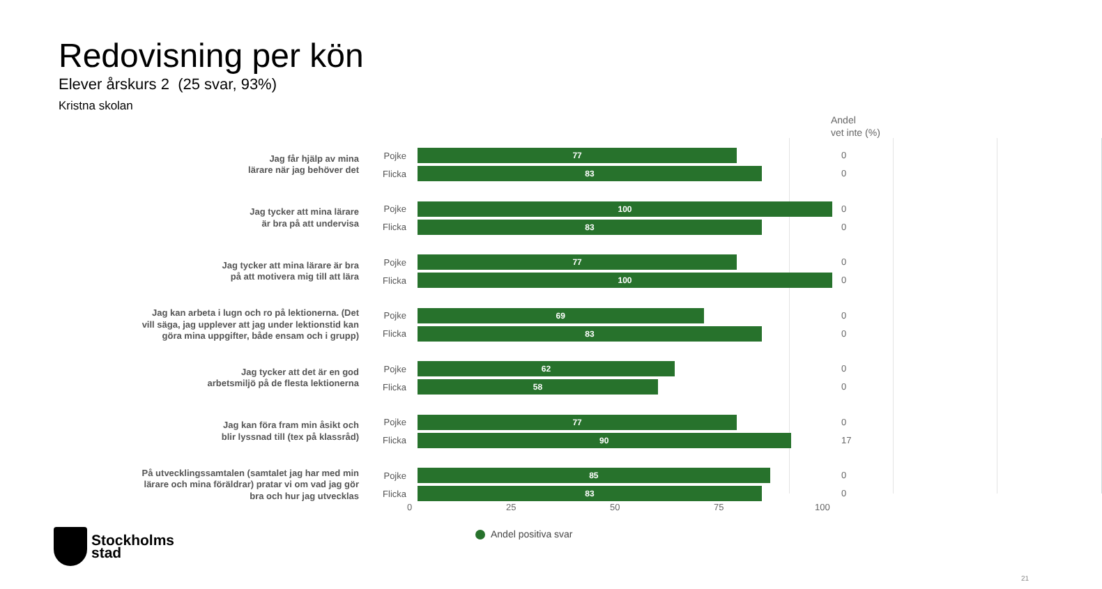Redovisning per kön
Elever årskurs 2 (25 svar, 93%)
Kristna skolan
Andel
vet inte (%)
Jag får hjälp av mina
lärare när jag behöver det
Pojke
77
0
Flicka
83
0
Jag tycker att mina lärare
är bra på att undervisa
Pojke
100
0
Flicka
83
0
Jag tycker att mina lärare är bra
på att motivera mig till att lära
Pojke
77
0
Flicka
100
0
Jag kan arbeta i lugn och ro på lektionerna. (Det vill säga, jag upplever att jag under lektionstid kan göra mina uppgifter, både ensam och i grupp)
Pojke
69
0
Flicka
83
0
Jag tycker att det är en god
arbetsmiljö på de flesta lektionerna
Pojke
62
0
Flicka
58
0
Jag kan föra fram min åsikt och
blir lyssnad till (tex på klassråd)
Pojke
77
0
Flicka
90
17
På utvecklingssamtalen (samtalet jag har med min lärare och mina föräldrar) pratar vi om vad jag gör bra och hur jag utvecklas
Pojke
85
0
Flicka
83
0
0 25 50 75 100
Andel positiva svar
Stockholms
stad
21